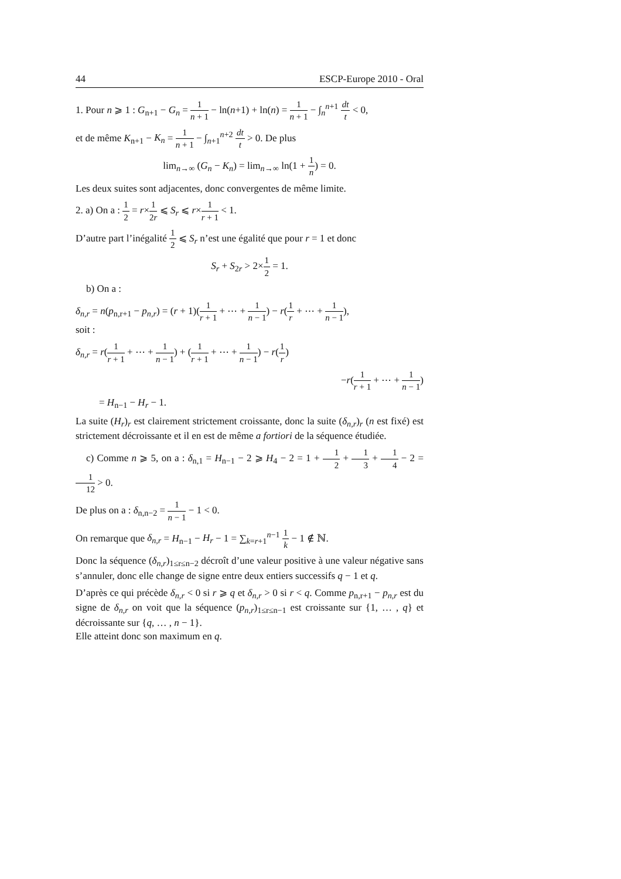44 ESCP-Europe 2010 - Oral
1. Pour n ⩾ 1 : G<sub>n+1</sub> − G<sub>n</sub> = 1 n + 1 − ln(n+1) + ln(n) = 1 n + 1 − ∫<sub>n</sub><sup>n+1</sup> dt t < 0,
et de même K<sub>n+1</sub> − K<sub>n</sub> = 1 n + 1 − ∫<sub>n+1</sub><sup>n+2</sup> dt t > 0. De plus
lim<sub>n→∞</sub> (G<sub>n</sub> − K<sub>n</sub>) = lim<sub>n→∞</sub> ln(1 + 1 n) = 0.
Les deux suites sont adjacentes, donc convergentes de même limite.
2. a) On a : 1 2 = r×1 2r ⩽ S<sub>r</sub> ⩽ r×1 r + 1 < 1.
D’autre part l’inégalité 1 2 ⩽ S<sub>r</sub> n’est une égalité que pour r = 1 et donc
S<sub>r</sub> + S<sub>2r</sub> > 2×1 2 = 1.
b) On a :
δ<sub>n,r</sub> = n(p<sub>n,r+1</sub> − p<sub>n,r</sub>) = (r + 1)(1 r + 1 + ⋯ + 1 n − 1) − r(1 r + ⋯ + 1 n − 1),
soit :
δ<sub>n,r</sub> = r(1 r + 1 + ⋯ + 1 n − 1) + (1 r + 1 + ⋯ + 1 n − 1) − r(1 r)
−r(1 r + 1 + ⋯ + 1 n − 1)
= H<sub>n−1</sub> − H<sub>r</sub> − 1.
La suite (H<sub>r</sub>)<sub>r</sub> est clairement strictement croissante, donc la suite (δ<sub>n,r</sub>)<sub>r</sub> (n est fixé) est strictement décroissante et il en est de même a fortiori de la séquence étudiée.
c) Comme n ⩾ 5, on a : δ<sub>n,1</sub> = H<sub>n−1</sub> − 2 ⩾ H<sub>4</sub> − 2 = 1 + 1 2 + 1 3 + 1 4 − 2 = 1 12 > 0.
De plus on a : δ<sub>n,n−2</sub> = 1 n − 1 − 1 < 0.
On remarque que δ<sub>n,r</sub> = H<sub>n−1</sub> − H<sub>r</sub> − 1 = ∑<sub>k=r+1</sub><sup>n−1</sup> 1 k − 1 ∉ ℕ.
Donc la séquence (δ<sub>n,r</sub>)<sub>1≤r≤n−2</sub> décroît d’une valeur positive à une valeur négative sans s’annuler, donc elle change de signe entre deux entiers successifs q − 1 et q.
D’après ce qui précède δ<sub>n,r</sub> < 0 si r ⩾ q et δ<sub>n,r</sub> > 0 si r < q. Comme p<sub>n,r+1</sub> − p<sub>n,r</sub> est du signe de δ<sub>n,r</sub> on voit que la séquence (p<sub>n,r</sub>)<sub>1≤r≤n−1</sub> est croissante sur {1, … , q} et décroissante sur {q, … , n − 1}.
Elle atteint donc son maximum en q.